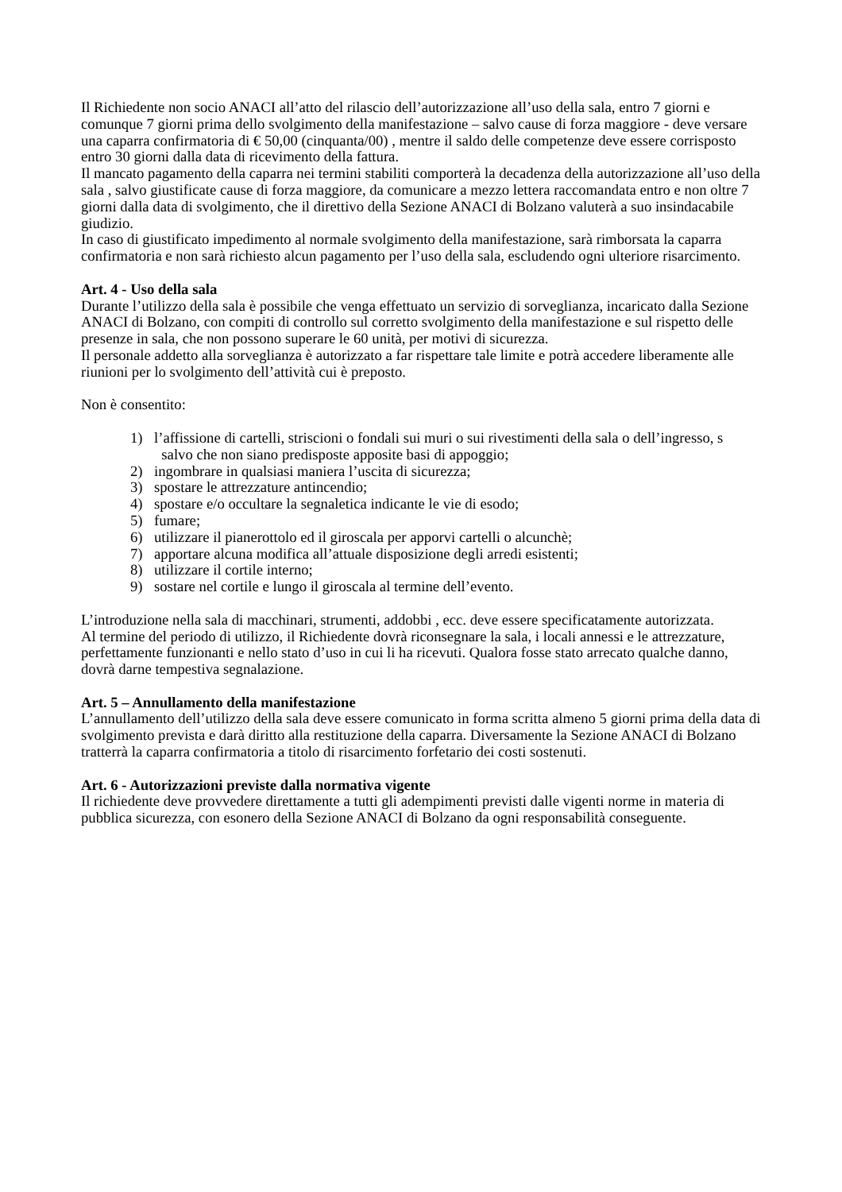Il Richiedente non socio ANACI all’atto del rilascio dell’autorizzazione all’uso della sala, entro 7 giorni e comunque 7 giorni prima dello svolgimento della manifestazione – salvo cause di forza maggiore - deve versare una caparra confirmatoria di € 50,00 (cinquanta/00) , mentre il saldo delle competenze deve essere corrisposto entro 30 giorni dalla data di ricevimento della fattura.
Il mancato pagamento della caparra nei termini stabiliti comporterà la decadenza della autorizzazione all’uso della sala , salvo giustificate cause di forza maggiore, da comunicare a mezzo lettera raccomandata entro e non oltre 7 giorni dalla data di svolgimento, che il direttivo della Sezione ANACI di Bolzano valuterà a suo insindacabile giudizio.
In caso di giustificato impedimento al normale svolgimento della manifestazione, sarà rimborsata la caparra confirmatoria e non sarà richiesto alcun pagamento per l’uso della sala, escludendo ogni ulteriore risarcimento.
Art. 4 - Uso della sala
Durante l’utilizzo della sala è possibile che venga effettuato un servizio di sorveglianza, incaricato dalla Sezione ANACI di Bolzano, con compiti di controllo sul corretto svolgimento della manifestazione e sul rispetto delle presenze in sala, che non possono superare le 60 unità, per motivi di sicurezza.
Il personale addetto alla sorveglianza è autorizzato a far rispettare tale limite e potrà accedere liberamente alle riunioni per lo svolgimento dell’attività cui è preposto.
Non è consentito:
1) l’affissione di cartelli, striscioni o fondali sui muri o sui rivestimenti della sala o dell’ingresso, s salvo che non siano predisposte apposite basi di appoggio;
2) ingombrare in qualsiasi maniera l’uscita di sicurezza;
3) spostare le attrezzature antincendio;
4) spostare e/o occultare la segnaletica indicante le vie di esodo;
5) fumare;
6) utilizzare il pianerottolo ed il giroscala per apporvi cartelli o alcunchè;
7) apportare alcuna modifica all’attuale disposizione degli arredi esistenti;
8) utilizzare il cortile interno;
9) sostare nel cortile e lungo il giroscala al termine dell’evento.
L’introduzione nella sala di macchinari, strumenti, addobbi , ecc. deve essere specificatamente autorizzata.
Al termine del periodo di utilizzo, il Richiedente dovrà riconsegnare la sala, i locali annessi e le attrezzature, perfettamente funzionanti e nello stato d’uso in cui li ha ricevuti. Qualora fosse stato arrecato qualche danno, dovrà darne tempestiva segnalazione.
Art. 5 – Annullamento della manifestazione
L’annullamento dell’utilizzo della sala deve essere comunicato in forma scritta almeno 5 giorni prima della data di svolgimento prevista e darà diritto alla restituzione della caparra. Diversamente la Sezione ANACI di Bolzano tratterrà la caparra confirmatoria a titolo di risarcimento forfetario dei costi sostenuti.
Art. 6 - Autorizzazioni previste dalla normativa vigente
Il richiedente deve provvedere direttamente a tutti gli adempimenti previsti dalle vigenti norme in materia di pubblica sicurezza, con esonero della Sezione ANACI di Bolzano da ogni responsabilità conseguente.